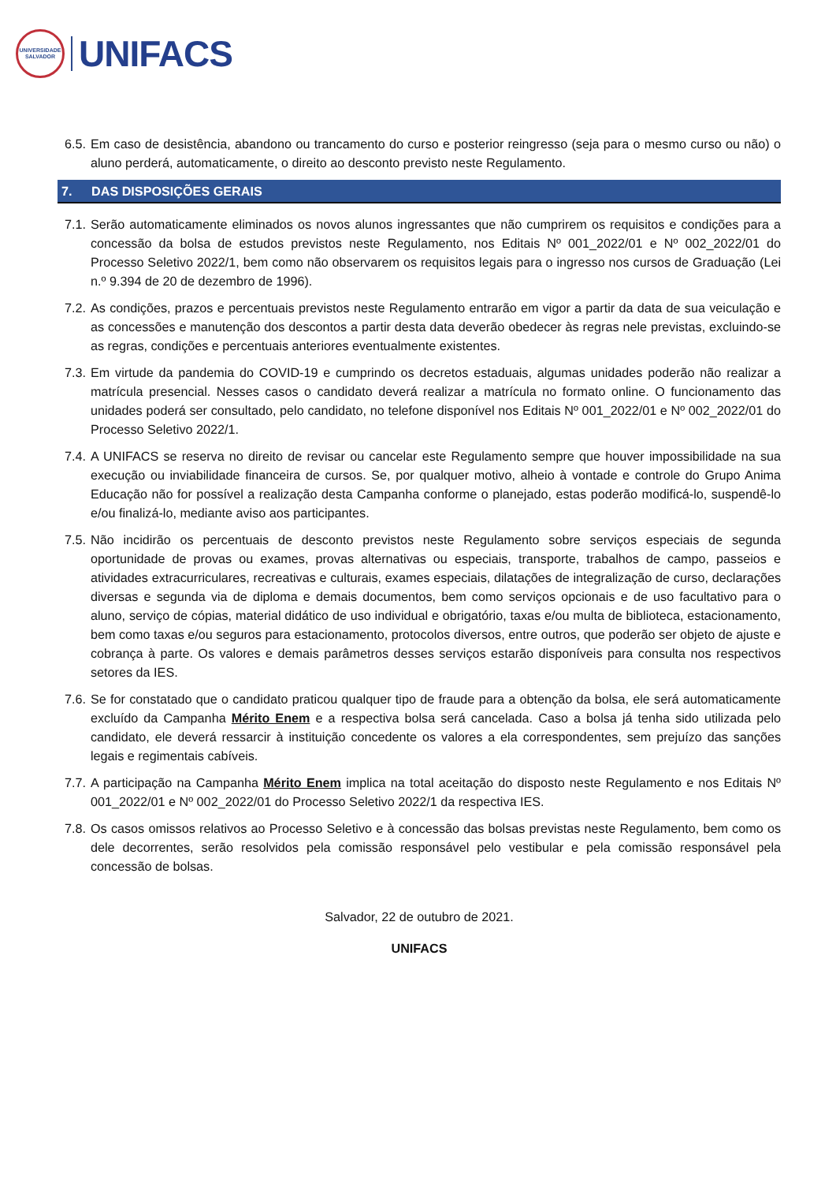UNIVERSIDADE
SALVADOR
UNIFACS
6.5. Em caso de desistência, abandono ou trancamento do curso e posterior reingresso (seja para o mesmo curso ou não) o aluno perderá, automaticamente, o direito ao desconto previsto neste Regulamento.
7. DAS DISPOSIÇÕES GERAIS
7.1. Serão automaticamente eliminados os novos alunos ingressantes que não cumprirem os requisitos e condições para a concessão da bolsa de estudos previstos neste Regulamento, nos Editais Nº 001_2022/01 e Nº 002_2022/01 do Processo Seletivo 2022/1, bem como não observarem os requisitos legais para o ingresso nos cursos de Graduação (Lei n.º 9.394 de 20 de dezembro de 1996).
7.2. As condições, prazos e percentuais previstos neste Regulamento entrarão em vigor a partir da data de sua veiculação e as concessões e manutenção dos descontos a partir desta data deverão obedecer às regras nele previstas, excluindo-se as regras, condições e percentuais anteriores eventualmente existentes.
7.3. Em virtude da pandemia do COVID-19 e cumprindo os decretos estaduais, algumas unidades poderão não realizar a matrícula presencial. Nesses casos o candidato deverá realizar a matrícula no formato online. O funcionamento das unidades poderá ser consultado, pelo candidato, no telefone disponível nos Editais Nº 001_2022/01 e Nº 002_2022/01 do Processo Seletivo 2022/1.
7.4. A UNIFACS se reserva no direito de revisar ou cancelar este Regulamento sempre que houver impossibilidade na sua execução ou inviabilidade financeira de cursos. Se, por qualquer motivo, alheio à vontade e controle do Grupo Anima Educação não for possível a realização desta Campanha conforme o planejado, estas poderão modificá-lo, suspendê-lo e/ou finalizá-lo, mediante aviso aos participantes.
7.5. Não incidirão os percentuais de desconto previstos neste Regulamento sobre serviços especiais de segunda oportunidade de provas ou exames, provas alternativas ou especiais, transporte, trabalhos de campo, passeios e atividades extracurriculares, recreativas e culturais, exames especiais, dilatações de integralização de curso, declarações diversas e segunda via de diploma e demais documentos, bem como serviços opcionais e de uso facultativo para o aluno, serviço de cópias, material didático de uso individual e obrigatório, taxas e/ou multa de biblioteca, estacionamento, bem como taxas e/ou seguros para estacionamento, protocolos diversos, entre outros, que poderão ser objeto de ajuste e cobrança à parte. Os valores e demais parâmetros desses serviços estarão disponíveis para consulta nos respectivos setores da IES.
7.6. Se for constatado que o candidato praticou qualquer tipo de fraude para a obtenção da bolsa, ele será automaticamente excluído da Campanha Mérito Enem e a respectiva bolsa será cancelada. Caso a bolsa já tenha sido utilizada pelo candidato, ele deverá ressarcir à instituição concedente os valores a ela correspondentes, sem prejuízo das sanções legais e regimentais cabíveis.
7.7. A participação na Campanha Mérito Enem implica na total aceitação do disposto neste Regulamento e nos Editais Nº 001_2022/01 e Nº 002_2022/01 do Processo Seletivo 2022/1 da respectiva IES.
7.8. Os casos omissos relativos ao Processo Seletivo e à concessão das bolsas previstas neste Regulamento, bem como os dele decorrentes, serão resolvidos pela comissão responsável pelo vestibular e pela comissão responsável pela concessão de bolsas.
Salvador, 22 de outubro de 2021.
UNIFACS